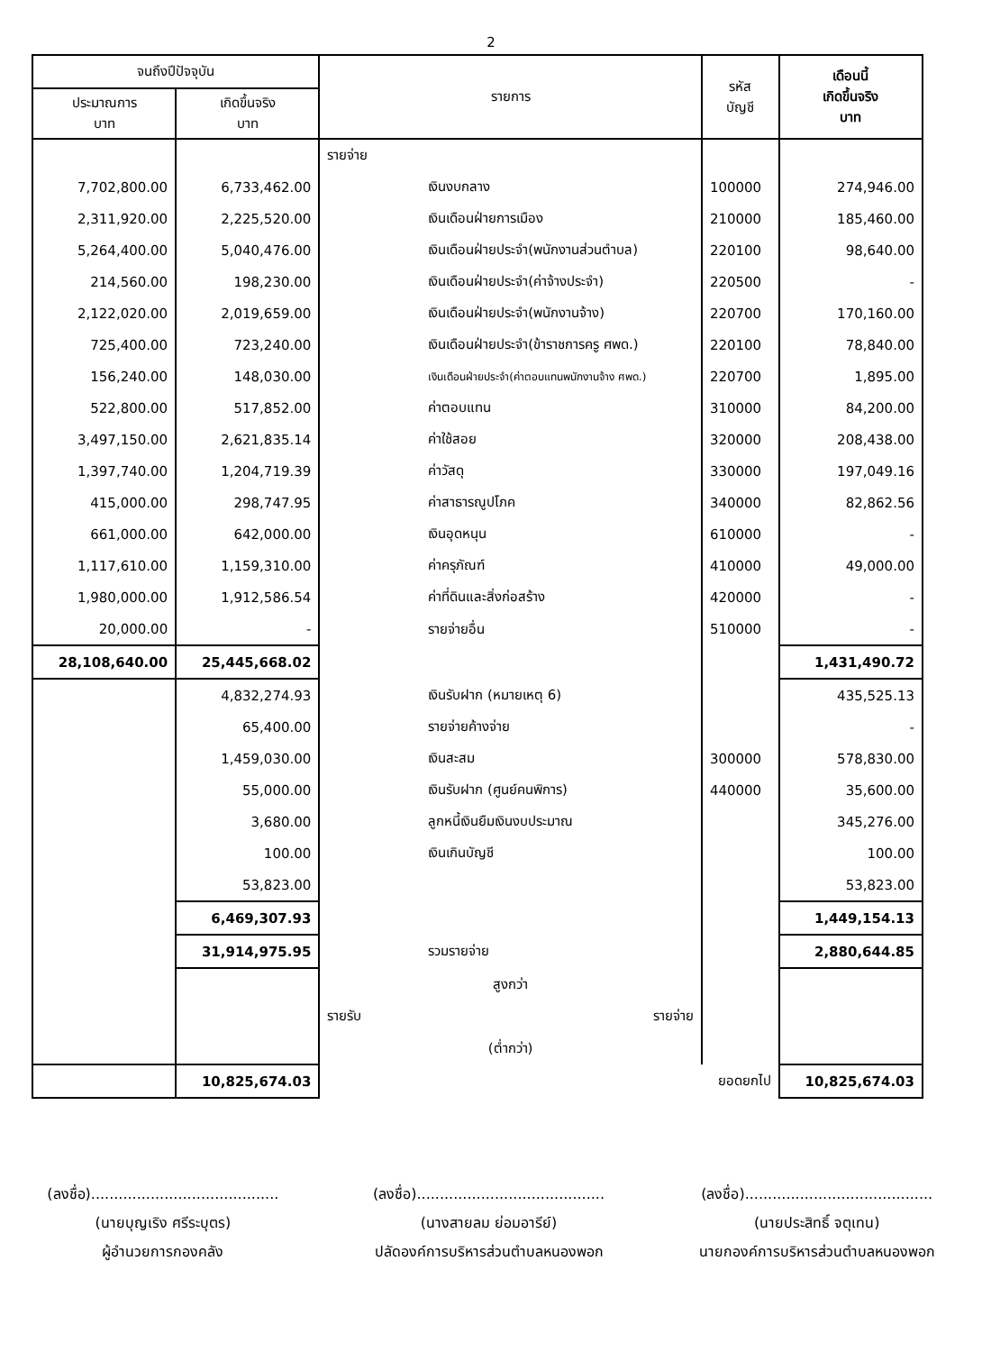2
| จนถึงปีปัจจุบัน | | รายการ | รหัส บัญชี | เดือนนี้ เกิดขึ้นจริง บาท |
| --- | --- | --- | --- | --- |
| ประมาณการ บาท | เกิดขึ้นจริง บาท | | | |
| | | รายจ่าย | | |
| 7,702,800.00 | 6,733,462.00 | เงินงบกลาง | 100000 | 274,946.00 |
| 2,311,920.00 | 2,225,520.00 | เงินเดือนฝ่ายการเมือง | 210000 | 185,460.00 |
| 5,264,400.00 | 5,040,476.00 | เงินเดือนฝ่ายประจำ(พนักงานส่วนตำบล) | 220100 | 98,640.00 |
| 214,560.00 | 198,230.00 | เงินเดือนฝ่ายประจำ(ค่าจ้างประจำ) | 220500 | - |
| 2,122,020.00 | 2,019,659.00 | เงินเดือนฝ่ายประจำ(พนักงานจ้าง) | 220700 | 170,160.00 |
| 725,400.00 | 723,240.00 | เงินเดือนฝ่ายประจำ(ข้าราชการครู ศพด.) | 220100 | 78,840.00 |
| 156,240.00 | 148,030.00 | เงินเดือนฝ่ายประจำ(ค่าตอบแทนพนักงานจ้าง ศพด.) | 220700 | 1,895.00 |
| 522,800.00 | 517,852.00 | ค่าตอบแทน | 310000 | 84,200.00 |
| 3,497,150.00 | 2,621,835.14 | ค่าใช้สอย | 320000 | 208,438.00 |
| 1,397,740.00 | 1,204,719.39 | ค่าวัสดุ | 330000 | 197,049.16 |
| 415,000.00 | 298,747.95 | ค่าสาธารณูปโภค | 340000 | 82,862.56 |
| 661,000.00 | 642,000.00 | เงินอุดหนุน | 610000 | - |
| 1,117,610.00 | 1,159,310.00 | ค่าครุภัณฑ์ | 410000 | 49,000.00 |
| 1,980,000.00 | 1,912,586.54 | ค่าที่ดินและสิ่งก่อสร้าง | 420000 | - |
| 20,000.00 | - | รายจ่ายอื่น | 510000 | - |
| 28,108,640.00 | 25,445,668.02 | | | 1,431,490.72 |
| | 4,832,274.93 | เงินรับฝาก (หมายเหตุ 6) | | 435,525.13 |
| | 65,400.00 | รายจ่ายค้างจ่าย | | - |
| | 1,459,030.00 | เงินสะสม | 300000 | 578,830.00 |
| | 55,000.00 | เงินรับฝาก (ศูนย์คนพิการ) | 440000 | 35,600.00 |
| | 3,680.00 | ลูกหนี้เงินยืมเงินงบประมาณ | | 345,276.00 |
| | 100.00 | เงินเกินบัญชี | | 100.00 |
| | 53,823.00 | | | 53,823.00 |
| | 6,469,307.93 | | | 1,449,154.13 |
| | 31,914,975.95 | รวมรายจ่าย | | 2,880,644.85 |
| | | สูงกว่า | | |
| | | รายรับ รายจ่าย | | |
| | | (ต่ำกว่า) | | |
| | 10,825,674.03 | ยอดยกไป | | 10,825,674.03 |
(ลงชื่อ).........................................
(นายบุญเริง ศรีระบุตร)
ผู้อำนวยการกองคลัง
(ลงชื่อ).........................................
(นางสายลม ย่อมอารีย์)
ปลัดองค์การบริหารส่วนตำบลหนองพอก
(ลงชื่อ).........................................
(นายประสิทธิ์ จตุเทน)
นายกองค์การบริหารส่วนตำบลหนองพอก